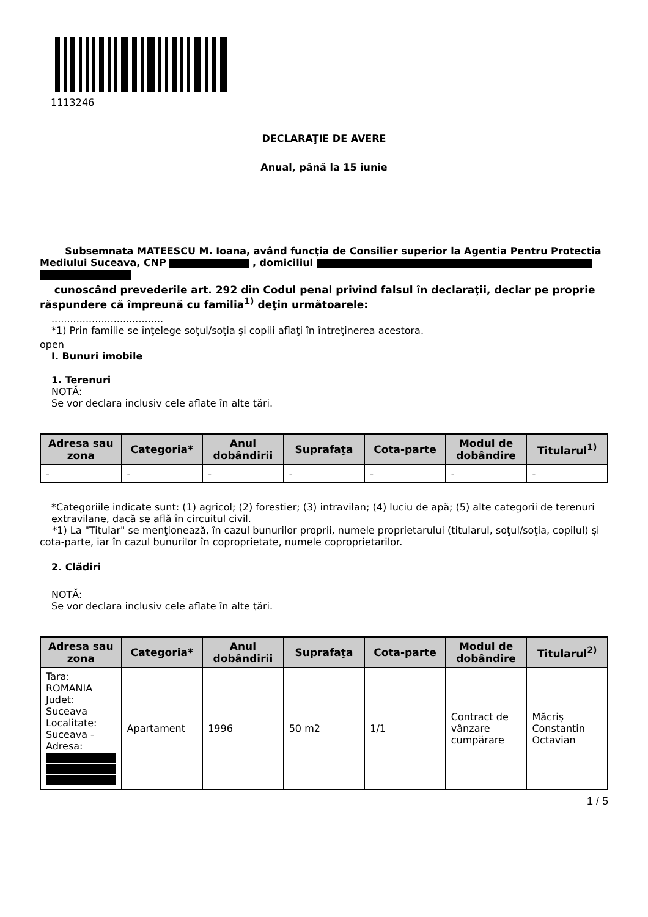1113246
DECLARAŢIE DE AVERE
Anual, până la 15 iunie
Subsemnata MATEESCU M. Ioana, având funcţia de Consilier superior la Agentia Pentru Protectia Mediului Suceava, CNP , domiciliul
cunoscând prevederile art. 292 din Codul penal privind falsul în declaraţii, declar pe proprie răspundere că împreună cu familia<sup>1)</sup> deţin următoarele:
....................................
*1) Prin familie se înţelege soţul/soţia şi copiii aflaţi în întreţinerea acestora.
open
I. Bunuri imobile
1. Terenuri
NOTĂ:
Se vor declara inclusiv cele aflate în alte ţări.
| Adresa sau zona | Categoria* | Anul dobândirii | Suprafaţa | Cota-parte | Modul de dobândire | Titularul<sup>1)</sup> |
| --- | --- | --- | --- | --- | --- | --- |
| - | - | - | - | - | - | - |
*Categoriile indicate sunt: (1) agricol; (2) forestier; (3) intravilan; (4) luciu de apă; (5) alte categorii de terenuri extravilane, dacă se află în circuitul civil.
*1) La "Titular" se menţionează, în cazul bunurilor proprii, numele proprietarului (titularul, soţul/soţia, copilul) și cota-parte, iar în cazul bunurilor în coproprietate, numele coproprietarilor.
2. Clădiri
NOTĂ:
Se vor declara inclusiv cele aflate în alte ţări.
| Adresa sau zona | Categoria* | Anul dobândirii | Suprafaţa | Cota-parte | Modul de dobândire | Titularul<sup>2)</sup> |
| --- | --- | --- | --- | --- | --- | --- |
| Tara: ROMANIA Judet: Suceava Localitate: Suceava - Adresa: | Apartament | 1996 | 50 m2 | 1/1 | Contract de vânzare cumpărare | Măcriș Constantin Octavian |
1 / 5